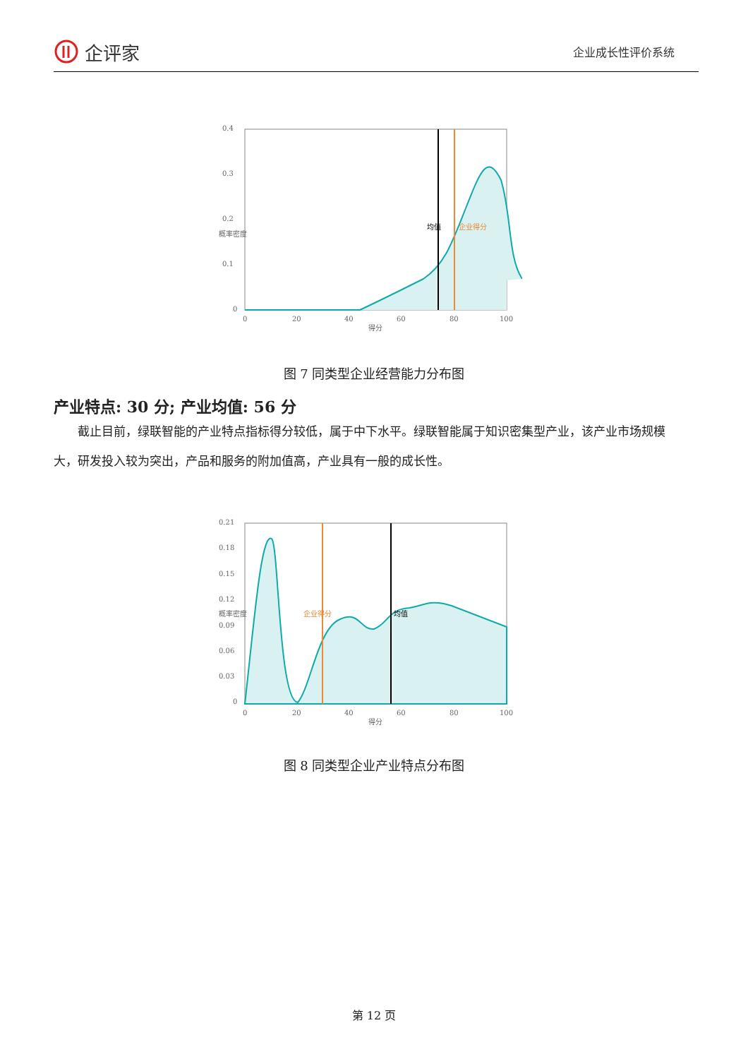企评家
企业成长性评价系统
0.4
0.3
0.2
0.1
0
0
20
40
60
80
100
得分
概率密度
均值
企业得分
图 7 同类型企业经营能力分布图
产业特点: 30 分; 产业均值: 56 分
截止目前，绿联智能的产业特点指标得分较低，属于中下水平。绿联智能属于知识密集型产业，该产业市场规模大，研发投入较为突出，产品和服务的附加值高，产业具有一般的成长性。
0.21
0.18
0.15
0.12
0.09
0.06
0.03
0
0
20
40
60
80
100
得分
概率密度
企业得分
均值
图 8 同类型企业产业特点分布图
第 12 页